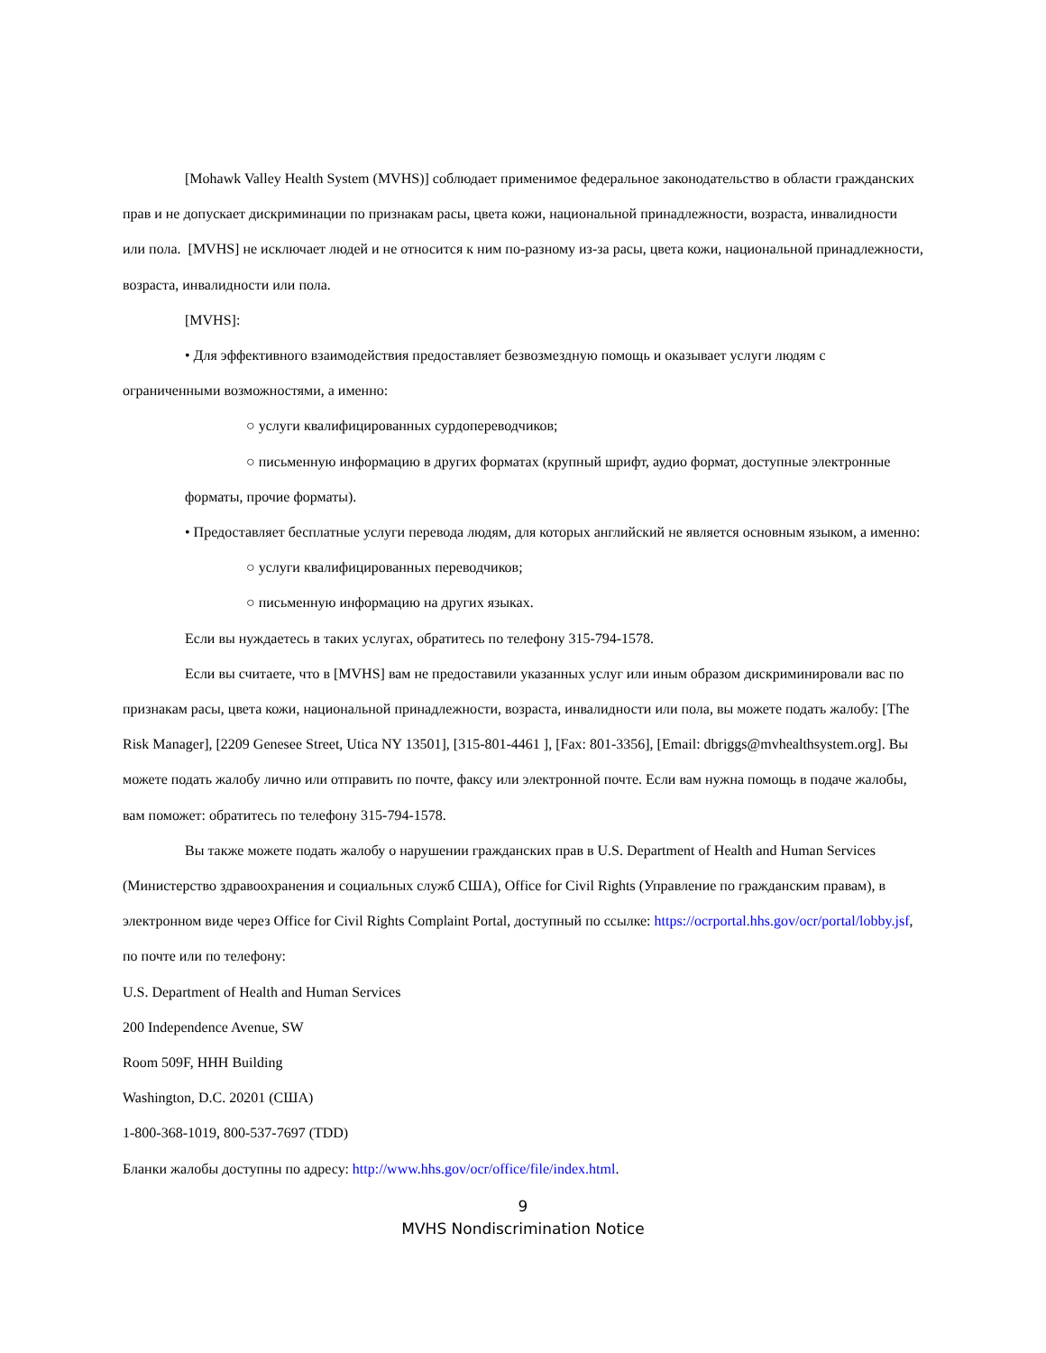[Mohawk Valley Health System (MVHS)] соблюдает применимое федеральное законодательство в области гражданских прав и не допускает дискриминации по признакам расы, цвета кожи, национальной принадлежности, возраста, инвалидности или пола. [MVHS] не исключает людей и не относится к ним по-разному из-за расы, цвета кожи, национальной принадлежности, возраста, инвалидности или пола.
[MVHS]:
• Для эффективного взаимодействия предоставляет безвозмездную помощь и оказывает услуги людям с ограниченными возможностями, а именно:
○ услуги квалифицированных сурдопереводчиков;
○ письменную информацию в других форматах (крупный шрифт, аудио формат, доступные электронные форматы, прочие форматы).
• Предоставляет бесплатные услуги перевода людям, для которых английский не является основным языком, а именно:
○ услуги квалифицированных переводчиков;
○ письменную информацию на других языках.
Если вы нуждаетесь в таких услугах, обратитесь по телефону 315-794-1578.
Если вы считаете, что в [MVHS] вам не предоставили указанных услуг или иным образом дискриминировали вас по признакам расы, цвета кожи, национальной принадлежности, возраста, инвалидности или пола, вы можете подать жалобу: [The Risk Manager], [2209 Genesee Street, Utica NY 13501], [315-801-4461 ], [Fax: 801-3356], [Email: dbriggs@mvhealthsystem.org]. Вы можете подать жалобу лично или отправить по почте, факсу или электронной почте. Если вам нужна помощь в подаче жалобы, вам поможет: обратитесь по телефону 315-794-1578.
Вы также можете подать жалобу о нарушении гражданских прав в U.S. Department of Health and Human Services (Министерство здравоохранения и социальных служб США), Office for Civil Rights (Управление по гражданским правам), в электронном виде через Office for Civil Rights Complaint Portal, доступный по ссылке: https://ocrportal.hhs.gov/ocr/portal/lobby.jsf, по почте или по телефону:
U.S. Department of Health and Human Services
200 Independence Avenue, SW
Room 509F, HHH Building
Washington, D.C. 20201 (США)
1-800-368-1019, 800-537-7697 (TDD)
Бланки жалобы доступны по адресу: http://www.hhs.gov/ocr/office/file/index.html.
9
MVHS Nondiscrimination Notice